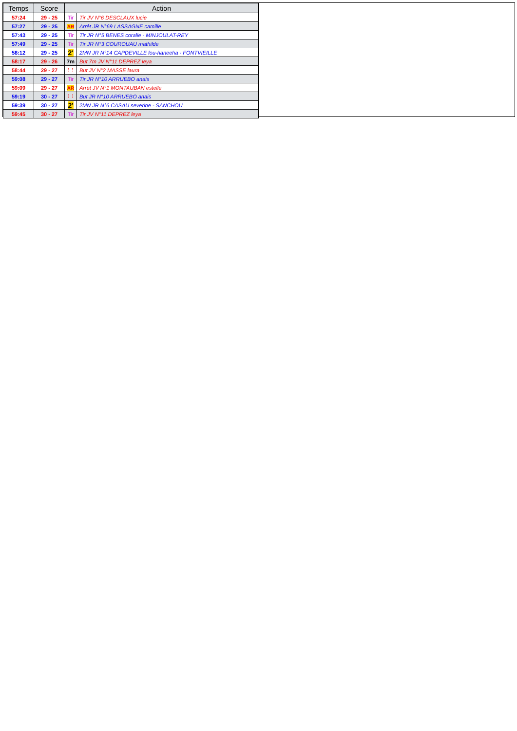| Temps | Score | Action | |
| --- | --- | --- | --- |
| 57:24 | 29 - 25 | Tir | Tir JV N°6 DESCLAUX lucie |
| 57:27 | 29 - 25 | AR | Arrêt JR N°69 LASSAGNE camille |
| 57:43 | 29 - 25 | Tir | Tir JR N°5 BENES coralie - MINJOULAT-REY |
| 57:49 | 29 - 25 | Tir | Tir JR N°3 COUROUAU mathilde |
| 58:12 | 29 - 25 | 2' | 2MN JR N°14 CAPDEVILLE lou-haneeha - FONTVIEILLE |
| 58:17 | 29 - 26 | 7m | But 7m JV N°11 DEPREZ leya |
| 58:44 | 29 - 27 | ⁝ ⁝ | But JV N°2 MASSE laura |
| 59:08 | 29 - 27 | Tir | Tir JR N°10 ARRUEBO anais |
| 59:09 | 29 - 27 | AR | Arrêt JV N°1 MONTAUBAN estelle |
| 59:19 | 30 - 27 | ⁝ ⁝ | But JR N°10 ARRUEBO anais |
| 59:39 | 30 - 27 | 2' | 2MN JR N°6 CASAU severine - SANCHOU |
| 59:45 | 30 - 27 | Tir | Tir JV N°11 DEPREZ leya |